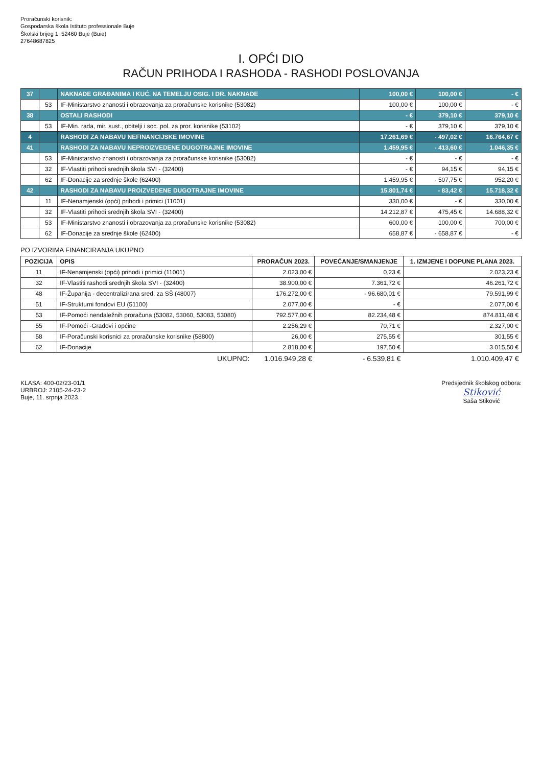Proračunski korisnik:
Gospodarska škola Istituto professionale Buje
Školski brijeg 1, 52460 Buje (Buie)
27648687825
I. OPĆI DIO
RAČUN PRIHODA I RASHODA - RASHODI POSLOVANJA
| 37 | | NAKNADE GRAĐANIMA I KUĆ. NA TEMELJU OSIG. I DR. NAKNADE | 100,00 € | 100,00 € | - € |
| | 53 | IF-Ministarstvo znanosti i obrazovanja za proračunske korisnike (53082) | 100,00 € | 100,00 € | - € |
| 38 | | OSTALI RASHODI | - € | 379,10 € | 379,10 € |
| | 53 | IF-Min. rada, mir. sust., obitelji i soc. pol. za pror. korisnike (53102) | - € | 379,10 € | 379,10 € |
| 4 | | RASHODI ZA NABAVU NEFINANCIJSKE IMOVINE | 17.261,69 € | - 497,02 € | 16.764,67 € |
| 41 | | RASHODI ZA NABAVU NEPROIZVEDENE DUGOTRAJNE IMOVINE | 1.459,95 € | - 413,60 € | 1.046,35 € |
| | 53 | IF-Ministarstvo znanosti i obrazovanja za proračunske korisnike (53082) | - € | - € | - € |
| | 32 | IF-Vlastiti prihodi srednjih škola SVI - (32400) | - € | 94,15 € | 94,15 € |
| | 62 | IF-Donacije za srednje škole (62400) | 1.459,95 € | - 507,75 € | 952,20 € |
| 42 | | RASHODI ZA NABAVU PROIZVEDENE DUGOTRAJNE IMOVINE | 15.801,74 € | - 83,42 € | 15.718,32 € |
| | 11 | IF-Nenamjenski (opći) prihodi i primici (11001) | 330,00 € | - € | 330,00 € |
| | 32 | IF-Vlastiti prihodi srednjih škola SVI - (32400) | 14.212,87 € | 475,45 € | 14.688,32 € |
| | 53 | IF-Ministarstvo znanosti i obrazovanja za proračunske korisnike (53082) | 600,00 € | 100,00 € | 700,00 € |
| | 62 | IF-Donacije za srednje škole (62400) | 658,87 € | - 658,87 € | - € |
PO IZVORIMA FINANCIRANJA UKUPNO
| POZICIJA | OPIS | PRORAČUN 2023. | POVEĆANJE/SMANJENJE | 1. IZMJENE I DOPUNE PLANA 2023. |
| --- | --- | --- | --- | --- |
| 11 | IF-Nenamjenski (opći) prihodi i primici (11001) | 2.023,00 € | 0,23 € | 2.023,23 € |
| 32 | IF-Vlastiti rashodi srednjih škola SVI - (32400) | 38.900,00 € | 7.361,72 € | 46.261,72 € |
| 48 | IF-Županija - decentralizirana sred. za SŠ (48007) | 176.272,00 € | - 96.680,01 € | 79.591,99 € |
| 51 | IF-Strukturni fondovi EU (51100) | 2.077,00 € | - € | 2.077,00 € |
| 53 | IF-Pomoći nendaležnih proračuna (53082, 53060, 53083, 53080) | 792.577,00 € | 82.234,48 € | 874.811,48 € |
| 55 | IF-Pomoći -Gradovi i općine | 2.256,29 € | 70,71 € | 2.327,00 € |
| 58 | IF-Poračunski korisnici za proračunske korisnike (58800) | 26,00 € | 275,55 € | 301,55 € |
| 62 | IF-Donacije | 2.818,00 € | 197,50 € | 3.015,50 € |
| | UKUPNO: | 1.016.949,28 € | - 6.539,81 € | 1.010.409,47 € |
KLASA: 400-02/23-01/1
URBROJ: 2105-24-23-2
Buje, 11. srpnja 2023.
Predsjednik školskog odbora:
Stiković
Saša Stiković